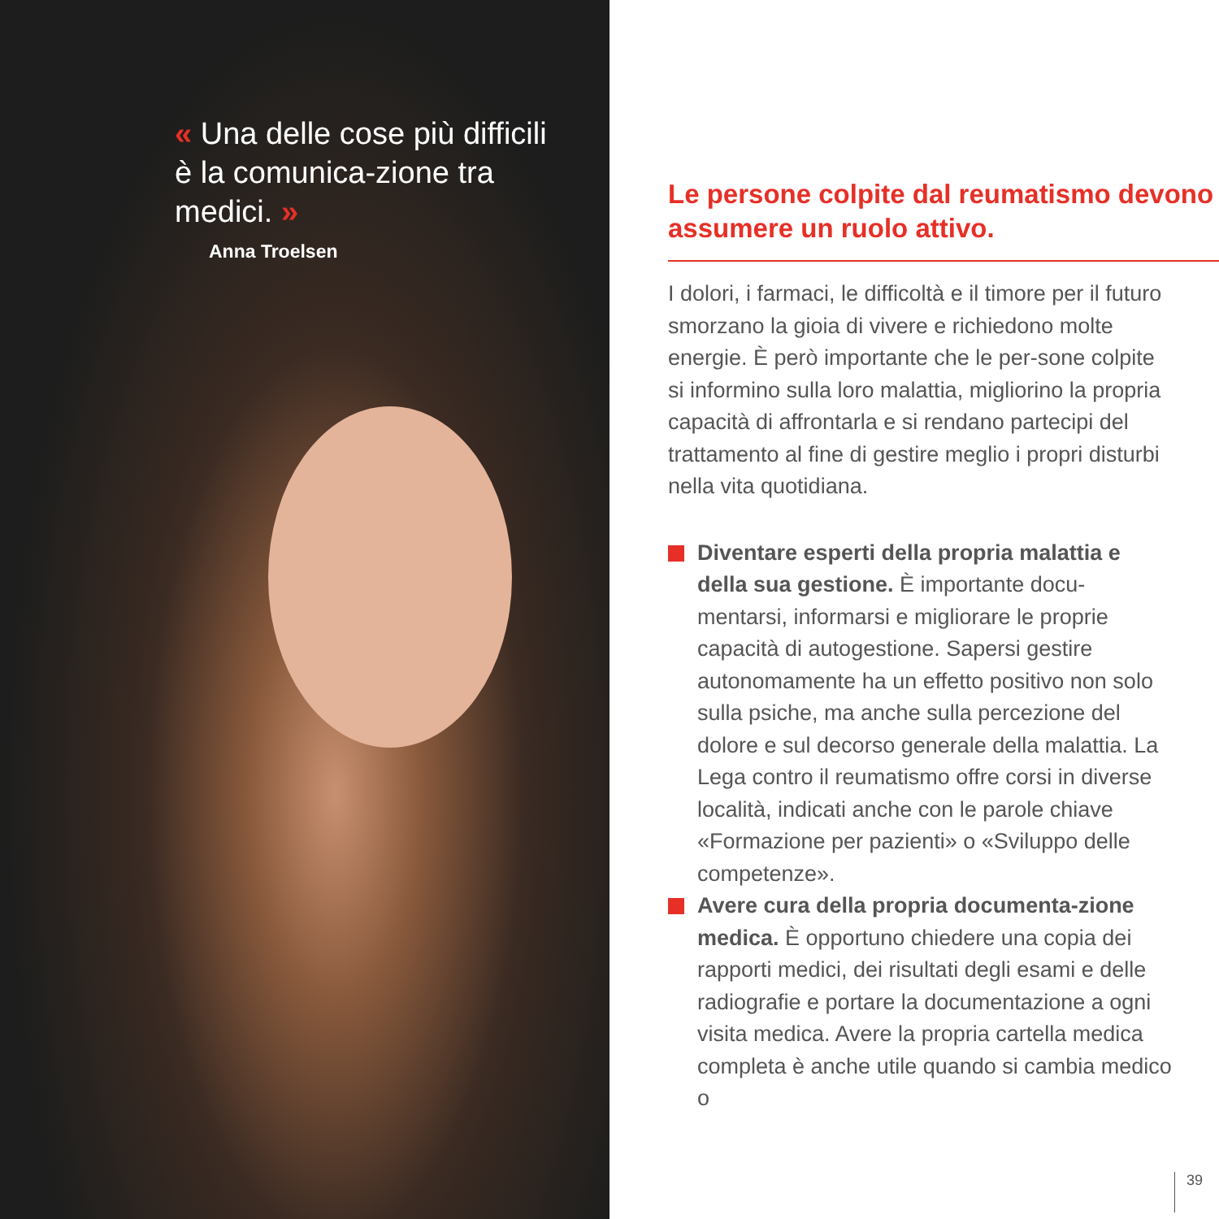« Una delle cose più difficili è la comunica-zione tra medici. »
Anna Troelsen
Le persone colpite dal reumatismo devono assumere un ruolo attivo.
I dolori, i farmaci, le difficoltà e il timore per il futuro smorzano la gioia di vivere e richiedono molte energie. È però importante che le per-sone colpite si informino sulla loro malattia, migliorino la propria capacità di affrontarla e si rendano partecipi del trattamento al fine di gestire meglio i propri disturbi nella vita quotidiana.
Diventare esperti della propria malattia e della sua gestione. È importante docu-mentarsi, informarsi e migliorare le proprie capacità di autogestione. Sapersi gestire autonomamente ha un effetto positivo non solo sulla psiche, ma anche sulla percezione del dolore e sul decorso generale della malattia. La Lega contro il reumatismo offre corsi in diverse località, indicati anche con le parole chiave «Formazione per pazienti» o «Sviluppo delle competenze».
Avere cura della propria documenta-zione medica. È opportuno chiedere una copia dei rapporti medici, dei risultati degli esami e delle radiografie e portare la documentazione a ogni visita medica. Avere la propria cartella medica completa è anche utile quando si cambia medico o
39